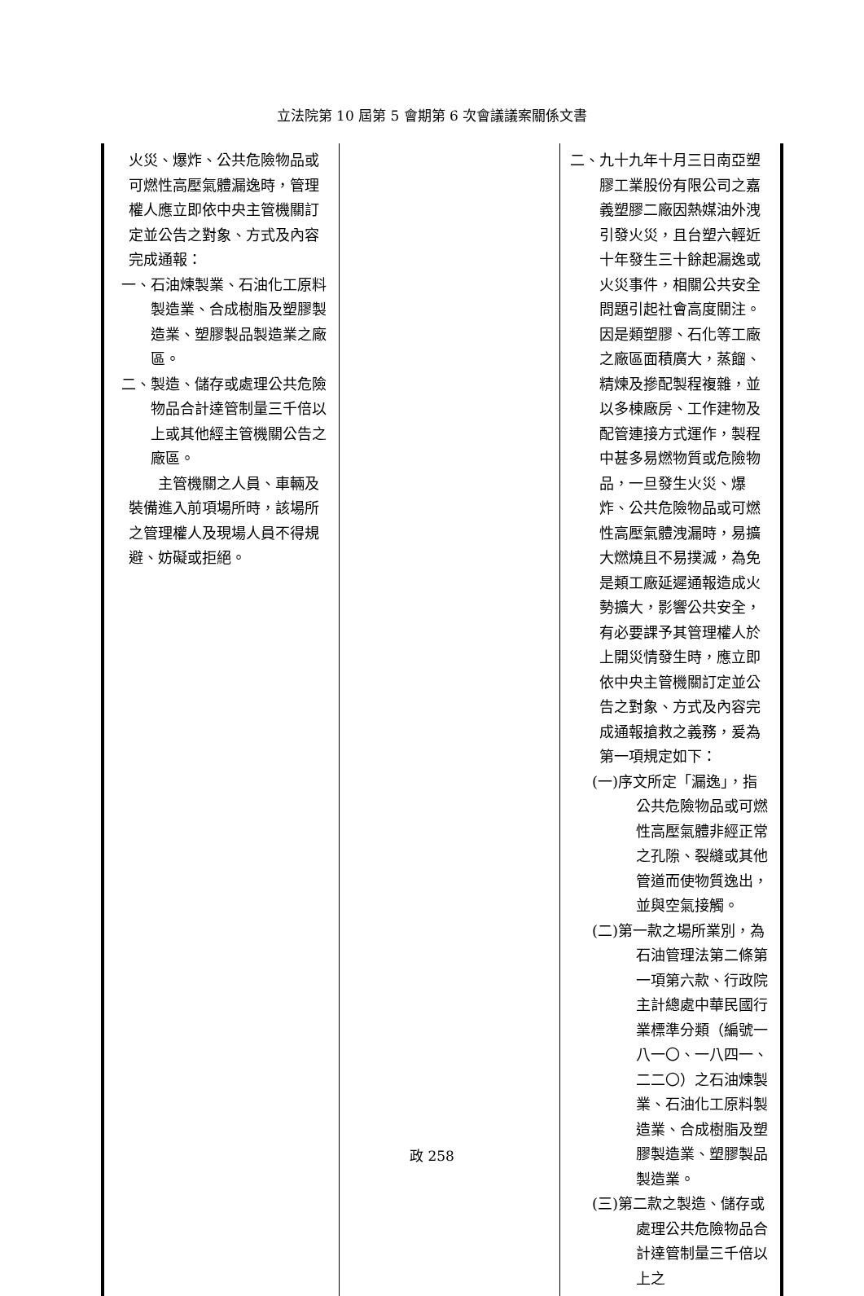立法院第 10 屆第 5 會期第 6 次會議議案關係文書
| 火災、爆炸、公共危險物品或可燃性高壓氣體漏逸時，管理權人應立即依中央主管機關訂定並公告之對象、方式及內容完成通報： 一、石油煉製業、石油化工原料製造業、合成樹脂及塑膠製造業、塑膠製品製造業之廠區。 二、製造、儲存或處理公共危險物品合計達管制量三千倍以上或其他經主管機關公告之廠區。 主管機關之人員、車輛及裝備進入前項場所時，該場所之管理權人及現場人員不得規避、妨礙或拒絕。 | | 二、九十九年十月三日南亞塑膠工業股份有限公司之嘉義塑膠二廠因熱媒油外洩引發火災，且台塑六輕近十年發生三十餘起漏逸或火災事件，相關公共安全問題引起社會高度關注。因是類塑膠、石化等工廠之廠區面積廣大，蒸餾、精煉及摻配製程複雜，並以多棟廠房、工作建物及配管連接方式運作，製程中甚多易燃物質或危險物品，一旦發生火災、爆炸、公共危險物品或可燃性高壓氣體洩漏時，易擴大燃燒且不易撲滅，為免是類工廠延遲通報造成火勢擴大，影響公共安全，有必要課予其管理權人於上開災情發生時，應立即依中央主管機關訂定並公告之對象、方式及內容完成通報搶救之義務，爰為第一項規定如下： (一)序文所定「漏逸」，指公共危險物品或可燃性高壓氣體非經正常之孔隙、裂縫或其他管道而使物質逸出，並與空氣接觸。 (二)第一款之場所業別，為石油管理法第二條第一項第六款、行政院主計總處中華民國行業標準分類（編號一八一〇、一八四一、二二〇）之石油煉製業、石油化工原料製造業、合成樹脂及塑膠製造業、塑膠製品製造業。 (三)第二款之製造、儲存或處理公共危險物品合計達管制量三千倍以上之 |
政 258